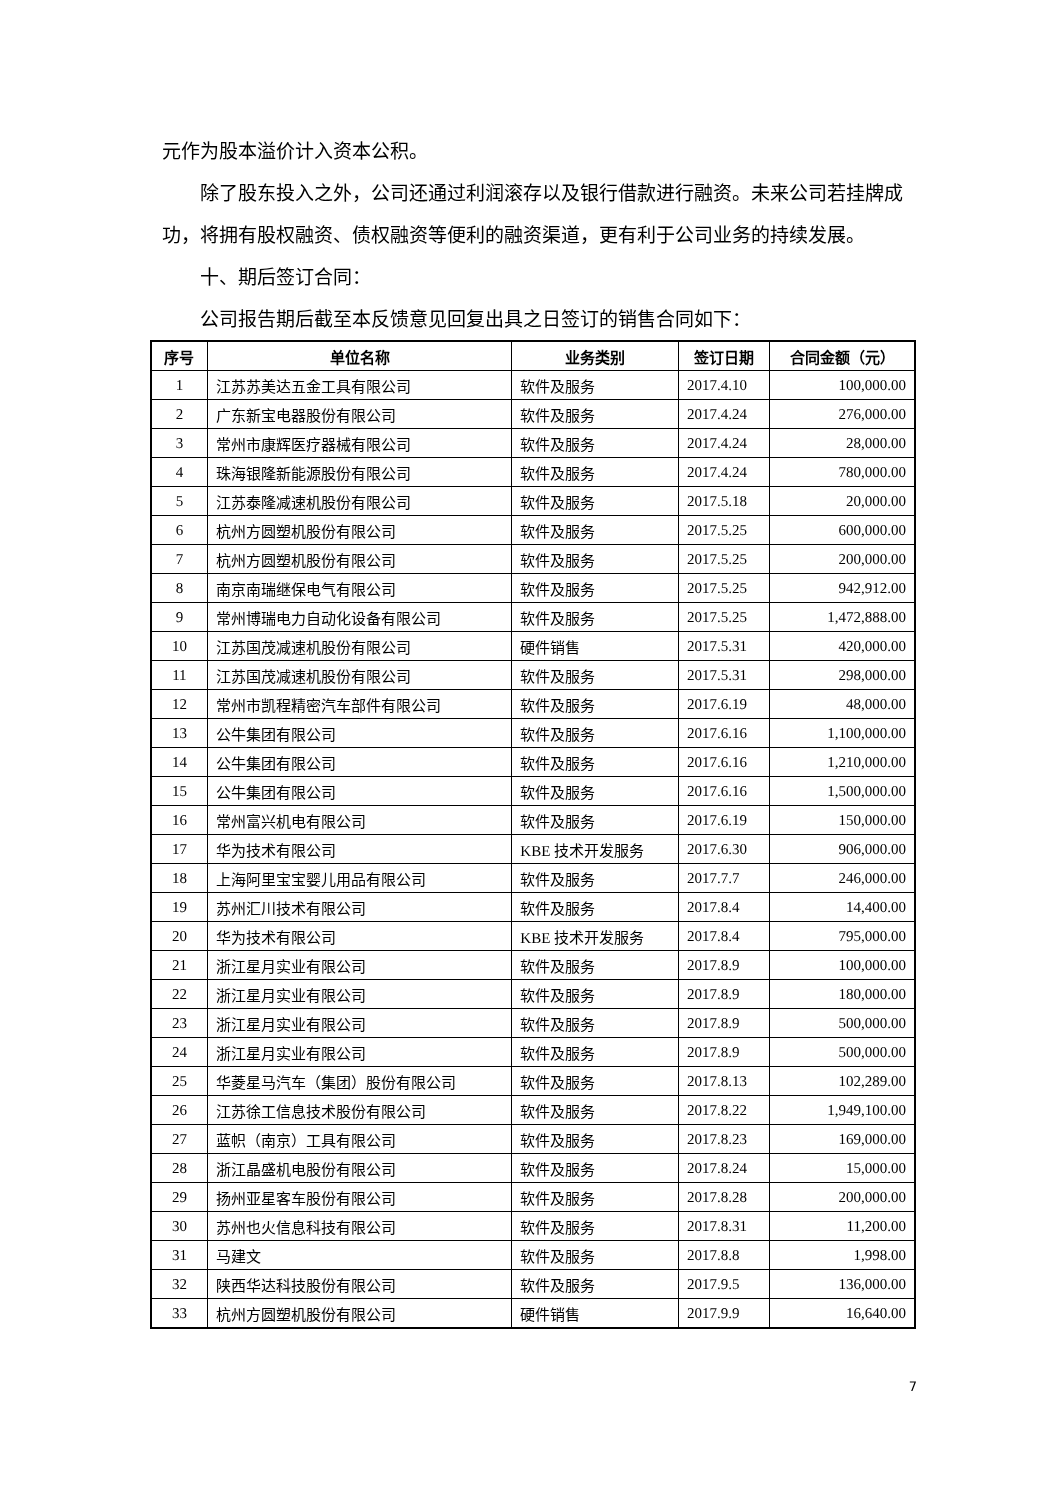元作为股本溢价计入资本公积。
除了股东投入之外，公司还通过利润滚存以及银行借款进行融资。未来公司若挂牌成功，将拥有股权融资、债权融资等便利的融资渠道，更有利于公司业务的持续发展。
十、期后签订合同：
公司报告期后截至本反馈意见回复出具之日签订的销售合同如下：
| 序号 | 单位名称 | 业务类别 | 签订日期 | 合同金额（元） |
| --- | --- | --- | --- | --- |
| 1 | 江苏苏美达五金工具有限公司 | 软件及服务 | 2017.4.10 | 100,000.00 |
| 2 | 广东新宝电器股份有限公司 | 软件及服务 | 2017.4.24 | 276,000.00 |
| 3 | 常州市康辉医疗器械有限公司 | 软件及服务 | 2017.4.24 | 28,000.00 |
| 4 | 珠海银隆新能源股份有限公司 | 软件及服务 | 2017.4.24 | 780,000.00 |
| 5 | 江苏泰隆减速机股份有限公司 | 软件及服务 | 2017.5.18 | 20,000.00 |
| 6 | 杭州方圆塑机股份有限公司 | 软件及服务 | 2017.5.25 | 600,000.00 |
| 7 | 杭州方圆塑机股份有限公司 | 软件及服务 | 2017.5.25 | 200,000.00 |
| 8 | 南京南瑞继保电气有限公司 | 软件及服务 | 2017.5.25 | 942,912.00 |
| 9 | 常州博瑞电力自动化设备有限公司 | 软件及服务 | 2017.5.25 | 1,472,888.00 |
| 10 | 江苏国茂减速机股份有限公司 | 硬件销售 | 2017.5.31 | 420,000.00 |
| 11 | 江苏国茂减速机股份有限公司 | 软件及服务 | 2017.5.31 | 298,000.00 |
| 12 | 常州市凯程精密汽车部件有限公司 | 软件及服务 | 2017.6.19 | 48,000.00 |
| 13 | 公牛集团有限公司 | 软件及服务 | 2017.6.16 | 1,100,000.00 |
| 14 | 公牛集团有限公司 | 软件及服务 | 2017.6.16 | 1,210,000.00 |
| 15 | 公牛集团有限公司 | 软件及服务 | 2017.6.16 | 1,500,000.00 |
| 16 | 常州富兴机电有限公司 | 软件及服务 | 2017.6.19 | 150,000.00 |
| 17 | 华为技术有限公司 | KBE 技术开发服务 | 2017.6.30 | 906,000.00 |
| 18 | 上海阿里宝宝婴儿用品有限公司 | 软件及服务 | 2017.7.7 | 246,000.00 |
| 19 | 苏州汇川技术有限公司 | 软件及服务 | 2017.8.4 | 14,400.00 |
| 20 | 华为技术有限公司 | KBE 技术开发服务 | 2017.8.4 | 795,000.00 |
| 21 | 浙江星月实业有限公司 | 软件及服务 | 2017.8.9 | 100,000.00 |
| 22 | 浙江星月实业有限公司 | 软件及服务 | 2017.8.9 | 180,000.00 |
| 23 | 浙江星月实业有限公司 | 软件及服务 | 2017.8.9 | 500,000.00 |
| 24 | 浙江星月实业有限公司 | 软件及服务 | 2017.8.9 | 500,000.00 |
| 25 | 华菱星马汽车（集团）股份有限公司 | 软件及服务 | 2017.8.13 | 102,289.00 |
| 26 | 江苏徐工信息技术股份有限公司 | 软件及服务 | 2017.8.22 | 1,949,100.00 |
| 27 | 蓝帜（南京）工具有限公司 | 软件及服务 | 2017.8.23 | 169,000.00 |
| 28 | 浙江晶盛机电股份有限公司 | 软件及服务 | 2017.8.24 | 15,000.00 |
| 29 | 扬州亚星客车股份有限公司 | 软件及服务 | 2017.8.28 | 200,000.00 |
| 30 | 苏州也火信息科技有限公司 | 软件及服务 | 2017.8.31 | 11,200.00 |
| 31 | 马建文 | 软件及服务 | 2017.8.8 | 1,998.00 |
| 32 | 陕西华达科技股份有限公司 | 软件及服务 | 2017.9.5 | 136,000.00 |
| 33 | 杭州方圆塑机股份有限公司 | 硬件销售 | 2017.9.9 | 16,640.00 |
7